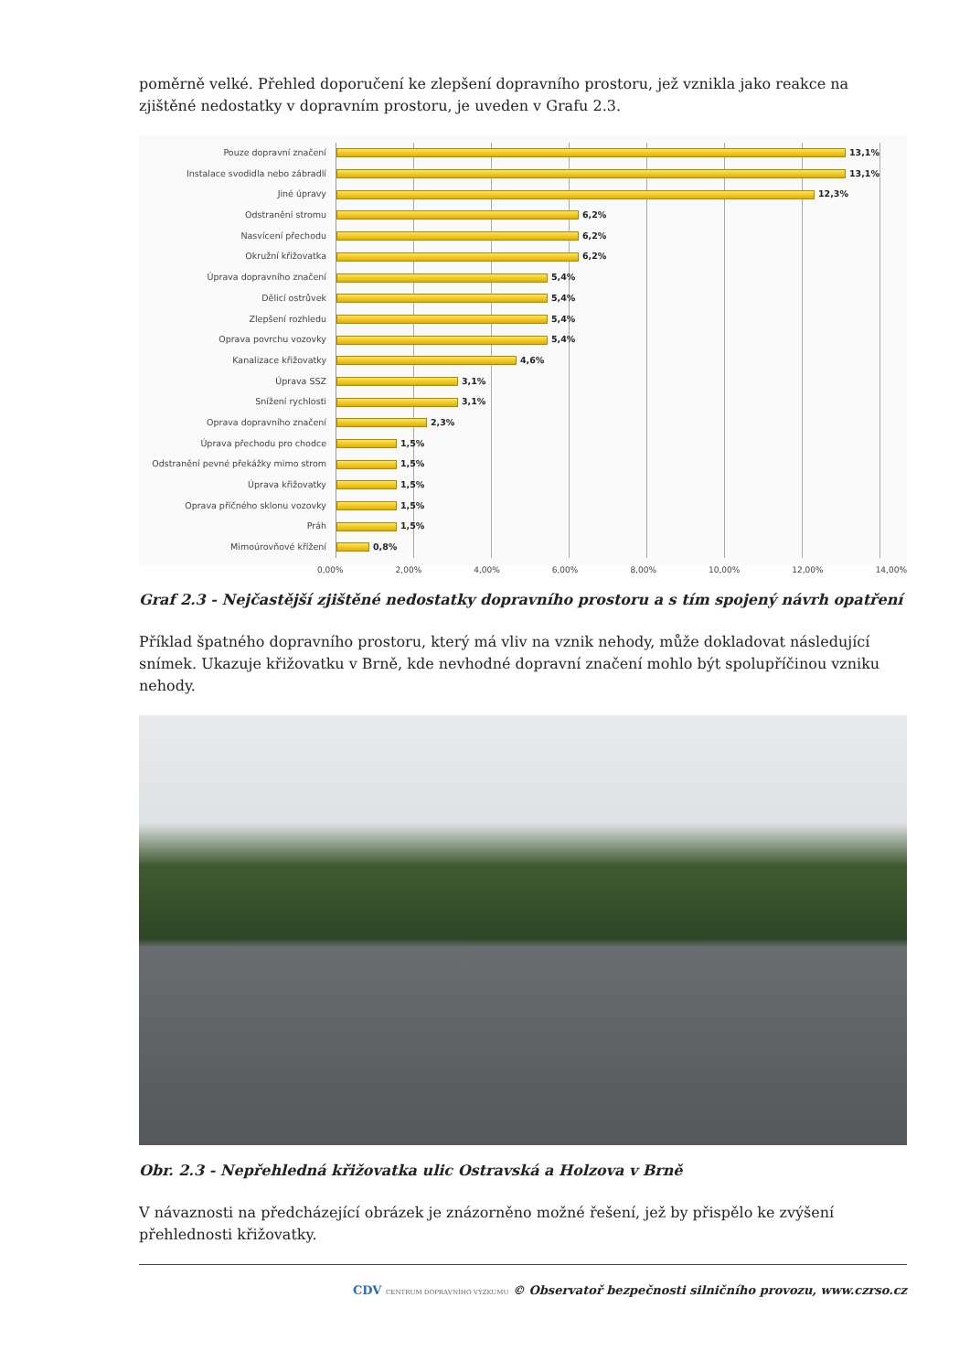poměrně velké. Přehled doporučení ke zlepšení dopravního prostoru, jež vznikla jako reakce na zjištěné nedostatky v dopravním prostoru, je uveden v Grafu 2.3.
Pouze dopravní značení
Instalace svodidla nebo zábradlí
Jiné úpravy
Odstranění stromu
Nasvícení přechodu
Okružní křižovatka
Úprava dopravního značení
Dělicí ostrůvek
Zlepšení rozhledu
Oprava povrchu vozovky
Kanalizace křižovatky
Úprava SSZ
Snížení rychlosti
Oprava dopravního značení
Úprava přechodu pro chodce
Odstranění pevné překážky mimo strom
Úprava křižovatky
Oprava příčného sklonu vozovky
Práh
Mimoúrovňové křížení
13,1%
13,1%
12,3%
6,2%
6,2%
6,2%
5,4%
5,4%
5,4%
5,4%
4,6%
3,1%
3,1%
2,3%
1,5%
1,5%
1,5%
1,5%
1,5%
0,8%
0,00% 2,00% 4,00% 6,00% 8,00% 10,00% 12,00% 14,00%
Graf 2.3 - Nejčastější zjištěné nedostatky dopravního prostoru a s tím spojený návrh opatření
Příklad špatného dopravního prostoru, který má vliv na vznik nehody, může dokladovat následující snímek. Ukazuje křižovatku v Brně, kde nevhodné dopravní značení mohlo být spolupříčinou vzniku nehody.
Obr. 2.3 - Nepřehledná křižovatka ulic Ostravská a Holzova v Brně
V návaznosti na předcházející obrázek je znázorněno možné řešení, jež by přispělo ke zvýšení přehlednosti křižovatky.
CDV CENTRUM DOPRAVNÍHO VÝZKUMU © Observatoř bezpečnosti silničního provozu, www.czrso.cz